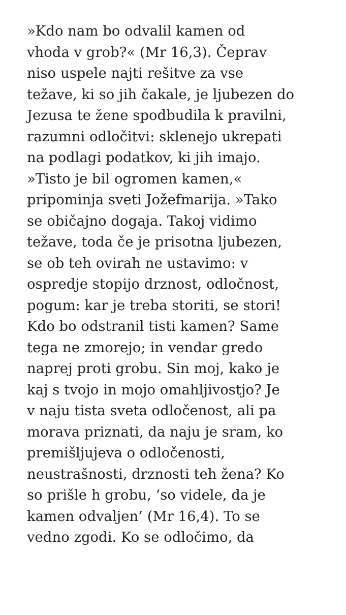»Kdo nam bo odvalil kamen od
vhoda v grob?« (Mr 16,3). Čeprav
niso uspele najti rešitve za vse
težave, ki so jih čakale, je ljubezen do
Jezusa te žene spodbudila k pravilni,
razumni odločitvi: sklenejo ukrepati
na podlagi podatkov, ki jih imajo.
»Tisto je bil ogromen kamen,«
pripominja sveti Jožefmarija. »Tako
se običajno dogaja. Takoj vidimo
težave, toda če je prisotna ljubezen,
se ob teh ovirah ne ustavimo: v
ospredje stopijo drznost, odločnost,
pogum: kar je treba storiti, se stori!
Kdo bo odstranil tisti kamen? Same
tega ne zmorejo; in vendar gredo
naprej proti grobu. Sin moj, kako je
kaj s tvojo in mojo omahljivostjo? Je
v naju tista sveta odločenost, ali pa
morava priznati, da naju je sram, ko
premišljujeva o odločenosti,
neustrašnosti, drznosti teh žena? Ko
so prišle h grobu, ‘so videle, da je
kamen odvaljen’ (Mr 16,4). To se
vedno zgodi. Ko se odločimo, da